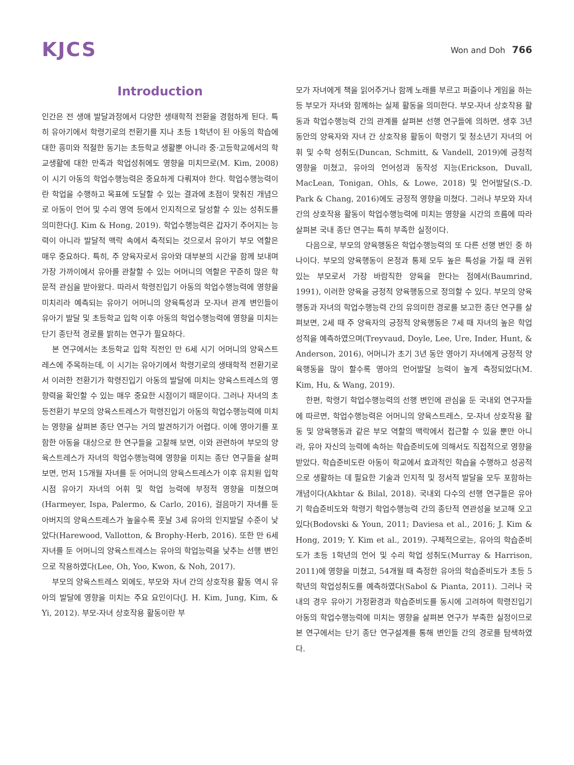KJCS
Won and Doh 766
Introduction
인간은 전 생애 발달과정에서 다양한 생태학적 전환을 경험하게 된다. 특히 유아기에서 학령기로의 전환기를 지나 초등 1학년이 된 아동의 학습에 대한 흥미와 적절한 동기는 초등학교 생활뿐 아니라 중·고등학교에서의 학교생활에 대한 만족과 학업성취에도 영향을 미치므로(M. Kim, 2008) 이 시기 아동의 학업수행능력은 중요하게 다뤄져야 한다. 학업수행능력이란 학업을 수행하고 목표에 도달할 수 있는 결과에 초점이 맞춰진 개념으로 아동이 언어 및 수리 영역 등에서 인지적으로 달성할 수 있는 성취도를 의미한다(J. Kim & Hong, 2019). 학업수행능력은 갑자기 주어지는 능력이 아니라 발달적 맥락 속에서 축적되는 것으로서 유아기 부모 역할은 매우 중요하다. 특히, 주 양육자로서 유아와 대부분의 시간을 함께 보내며 가장 가까이에서 유아를 관찰할 수 있는 어머니의 역할은 꾸준히 많은 학문적 관심을 받아왔다. 따라서 학령진입기 아동의 학업수행능력에 영향을 미치리라 예측되는 유아기 어머니의 양육특성과 모-자녀 관계 변인들이 유아기 발달 및 초등학교 입학 이후 아동의 학업수행능력에 영향을 미치는 단기 종단적 경로를 밝히는 연구가 필요하다.
본 연구에서는 초등학교 입학 직전인 만 6세 시기 어머니의 양육스트레스에 주목하는데, 이 시기는 유아기에서 학령기로의 생태학적 전환기로서 이러한 전환기가 학령진입기 아동의 발달에 미치는 양육스트레스의 영향력을 확인할 수 있는 매우 중요한 시점이기 때문이다. 그러나 자녀의 초등전환기 부모의 양육스트레스가 학령진입기 아동의 학업수행능력에 미치는 영향을 살펴본 종단 연구는 거의 발견하기가 어렵다. 이에 영아기를 포함한 아동을 대상으로 한 연구들을 고찰해 보면, 이와 관련하여 부모의 양육스트레스가 자녀의 학업수행능력에 영향을 미치는 종단 연구들을 살펴보면, 먼저 15개월 자녀를 둔 어머니의 양육스트레스가 이후 유치원 입학 시점 유아기 자녀의 어휘 및 학업 능력에 부정적 영향을 미쳤으며(Harmeyer, Ispa, Palermo, & Carlo, 2016), 걸음마기 자녀를 둔 아버지의 양육스트레스가 높을수록 훗날 3세 유아의 인지발달 수준이 낮았다(Harewood, Vallotton, & Brophy-Herb, 2016). 또한 만 6세 자녀를 둔 어머니의 양육스트레스는 유아의 학업능력을 낮추는 선행 변인으로 작용하였다(Lee, Oh, Yoo, Kwon, & Noh, 2017).
부모의 양육스트레스 외에도, 부모와 자녀 간의 상호작용 활동 역시 유아의 발달에 영향을 미치는 주요 요인이다(J. H. Kim, Jung, Kim, & Yi, 2012). 부모-자녀 상호작용 활동이란 부
모가 자녀에게 책을 읽어주거나 함께 노래를 부르고 퍼즐이나 게임을 하는 등 부모가 자녀와 함께하는 실제 활동을 의미한다. 부모-자녀 상호작용 활동과 학업수행능력 간의 관계를 살펴본 선행 연구들에 의하면, 생후 3년 동안의 양육자와 자녀 간 상호작용 활동이 학령기 및 청소년기 자녀의 어휘 및 수학 성취도(Duncan, Schmitt, & Vandell, 2019)에 긍정적 영향을 미쳤고, 유아의 언어성과 동작성 지능(Erickson, Duvall, MacLean, Tonigan, Ohls, & Lowe, 2018) 및 언어발달(S.-D. Park & Chang, 2016)에도 긍정적 영향을 미쳤다. 그러나 부모와 자녀 간의 상호작용 활동이 학업수행능력에 미치는 영향을 시간의 흐름에 따라 살펴본 국내 종단 연구는 특히 부족한 실정이다.
다음으로, 부모의 양육행동은 학업수행능력의 또 다른 선행 변인 중 하나이다. 부모의 양육행동이 온정과 통제 모두 높은 특성을 가질 때 권위 있는 부모로서 가장 바람직한 양육을 한다는 점에서(Baumrind, 1991), 이러한 양육을 긍정적 양육행동으로 정의할 수 있다. 부모의 양육행동과 자녀의 학업수행능력 간의 유의미한 경로를 보고한 종단 연구를 살펴보면, 2세 때 주 양육자의 긍정적 양육행동은 7세 때 자녀의 높은 학업 성적을 예측하였으며(Treyvaud, Doyle, Lee, Ure, Inder, Hunt, & Anderson, 2016), 어머니가 초기 3년 동안 영아기 자녀에게 긍정적 양육행동을 많이 할수록 영아의 언어발달 능력이 높게 측정되었다(M. Kim, Hu, & Wang, 2019).
한편, 학령기 학업수행능력의 선행 변인에 관심을 둔 국내외 연구자들에 따르면, 학업수행능력은 어머니의 양육스트레스, 모-자녀 상호작용 활동 및 양육행동과 같은 부모 역할의 맥락에서 접근할 수 있을 뿐만 아니라, 유아 자신의 능력에 속하는 학습준비도에 의해서도 직접적으로 영향을 받았다. 학습준비도란 아동이 학교에서 효과적인 학습을 수행하고 성공적으로 생활하는 데 필요한 기술과 인지적 및 정서적 발달을 모두 포함하는 개념이다(Akhtar & Bilal, 2018). 국내외 다수의 선행 연구들은 유아기 학습준비도와 학령기 학업수행능력 간의 종단적 연관성을 보고해 오고 있다(Bodovski & Youn, 2011; Daviesa et al., 2016; J. Kim & Hong, 2019; Y. Kim et al., 2019). 구체적으로는, 유아의 학습준비도가 초등 1학년의 언어 및 수리 학업 성취도(Murray & Harrison, 2011)에 영향을 미쳤고, 54개월 때 측정한 유아의 학습준비도가 초등 5학년의 학업성취도를 예측하였다(Sabol & Pianta, 2011). 그러나 국내의 경우 유아기 가정환경과 학습준비도를 동시에 고려하여 학령진입기 아동의 학업수행능력에 미치는 영향을 살펴본 연구가 부족한 실정이므로 본 연구에서는 단기 종단 연구설계를 통해 변인들 간의 경로를 탐색하였다.